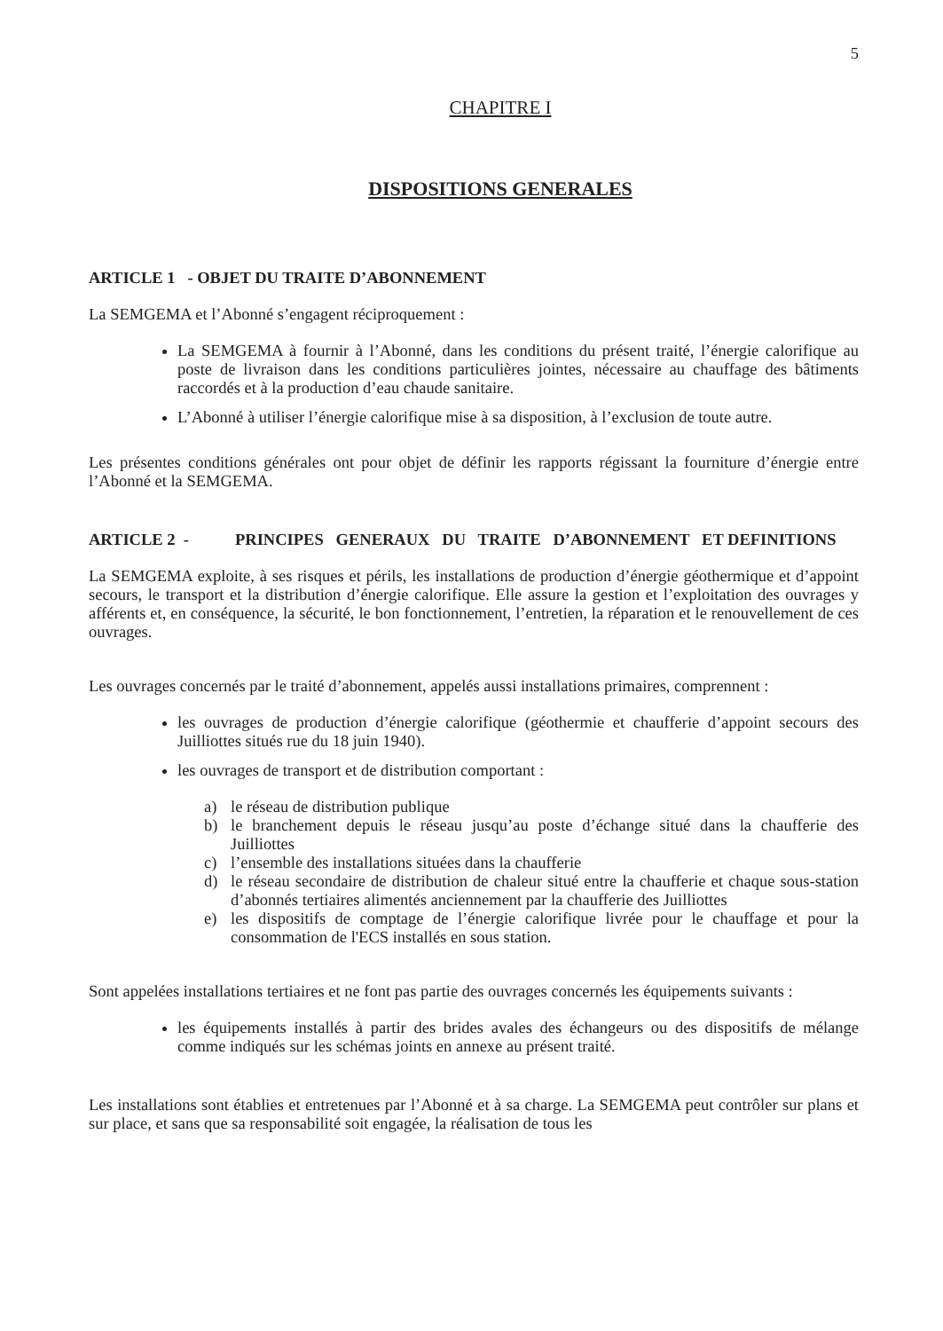5
CHAPITRE I
DISPOSITIONS GENERALES
ARTICLE 1 - OBJET DU TRAITE D’ABONNEMENT
La SEMGEMA et l’Abonné s’engagent réciproquement :
La SEMGEMA à fournir à l’Abonné, dans les conditions du présent traité, l’énergie calorifique au poste de livraison dans les conditions particulières jointes, nécessaire au chauffage des bâtiments raccordés et à la production d’eau chaude sanitaire.
L’Abonné à utiliser l’énergie calorifique mise à sa disposition, à l’exclusion de toute autre.
Les présentes conditions générales ont pour objet de définir les rapports régissant la fourniture d’énergie entre l’Abonné et la SEMGEMA.
ARTICLE 2 - PRINCIPES GENERAUX DU TRAITE D’ABONNEMENT ET DEFINITIONS
La SEMGEMA exploite, à ses risques et périls, les installations de production d’énergie géothermique et d’appoint secours, le transport et la distribution d’énergie calorifique. Elle assure la gestion et l’exploitation des ouvrages y afférents et, en conséquence, la sécurité, le bon fonctionnement, l’entretien, la réparation et le renouvellement de ces ouvrages.
Les ouvrages concernés par le traité d’abonnement, appelés aussi installations primaires, comprennent :
les ouvrages de production d’énergie calorifique (géothermie et chaufferie d’appoint secours des Juilliottes situés rue du 18 juin 1940).
les ouvrages de transport et de distribution comportant :
a) le réseau de distribution publique
b) le branchement depuis le réseau jusqu’au poste d’échange situé dans la chaufferie des Juilliottes
c) l’ensemble des installations situées dans la chaufferie
d) le réseau secondaire de distribution de chaleur situé entre la chaufferie et chaque sous-station d’abonnés tertiaires alimentés anciennement par la chaufferie des Juilliottes
e) les dispositifs de comptage de l’énergie calorifique livrée pour le chauffage et pour la consommation de l'ECS installés en sous station.
Sont appelées installations tertiaires et ne font pas partie des ouvrages concernés les équipements suivants :
les équipements installés à partir des brides avales des échangeurs ou des dispositifs de mélange comme indiqués sur les schémas joints en annexe au présent traité.
Les installations sont établies et entretenues par l’Abonné et à sa charge. La SEMGEMA peut contrôler sur plans et sur place, et sans que sa responsabilité soit engagée, la réalisation de tous les